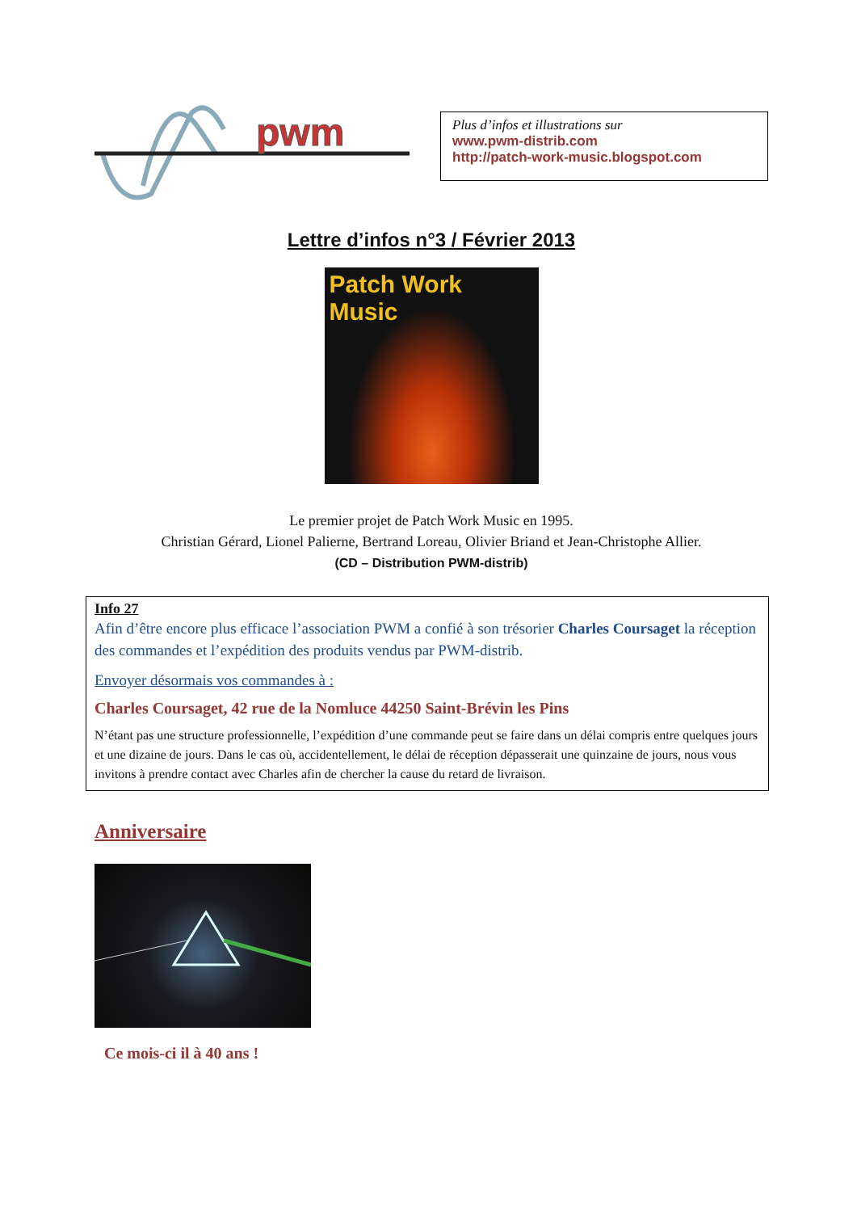pwm
Plus d’infos et illustrations sur
www.pwm-distrib.com
http://patch-work-music.blogspot.com
Lettre d’infos n°3 / Février 2013
Patch Work Music
Le premier projet de Patch Work Music en 1995.
Christian Gérard, Lionel Palierne, Bertrand Loreau, Olivier Briand et Jean-Christophe Allier.
(CD – Distribution PWM-distrib)
Info 27
Afin d’être encore plus efficace l’association PWM a confié à son trésorier Charles Coursaget la réception des commandes et l’expédition des produits vendus par PWM-distrib.
Envoyer désormais vos commandes à :
Charles Coursaget, 42 rue de la Nomluce 44250 Saint-Brévin les Pins
N’étant pas une structure professionnelle, l’expédition d’une commande peut se faire dans un délai compris entre quelques jours et une dizaine de jours. Dans le cas où, accidentellement, le délai de réception dépasserait une quinzaine de jours, nous vous invitons à prendre contact avec Charles afin de chercher la cause du retard de livraison.
Anniversaire
Ce mois-ci il à 40 ans !